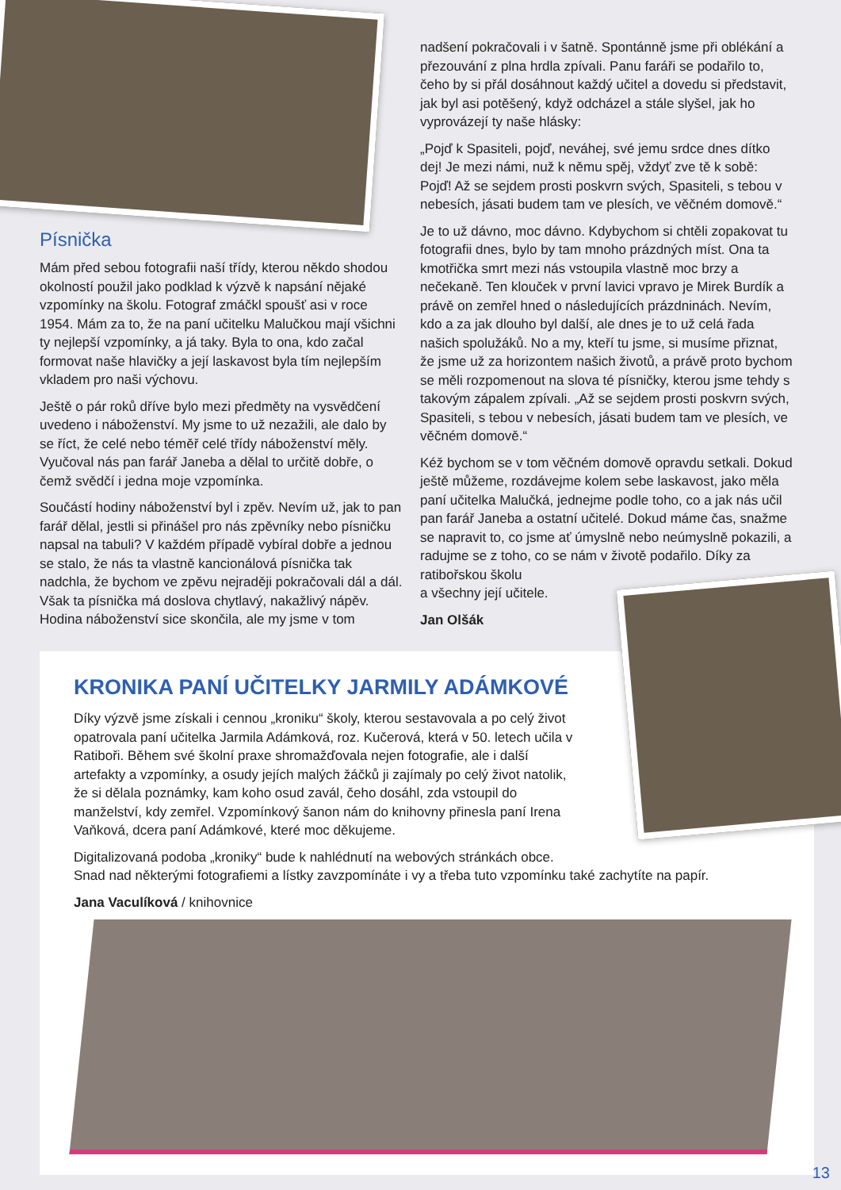Písnička
Mám před sebou fotografii naší třídy, kterou někdo shodou okolností použil jako podklad k výzvě k napsání nějaké vzpomínky na školu. Fotograf zmáčkl spoušť asi v roce 1954. Mám za to, že na paní učitelku Malučkou mají všichni ty nejlepší vzpomínky, a já taky. Byla to ona, kdo začal formovat naše hlavičky a její laskavost byla tím nejlepším vkladem pro naši výchovu.
Ještě o pár roků dříve bylo mezi předměty na vysvědčení uvedeno i náboženství. My jsme to už nezažili, ale dalo by se říct, že celé nebo téměř celé třídy náboženství měly. Vyučoval nás pan farář Janeba a dělal to určitě dobře, o čemž svědčí i jedna moje vzpomínka.
Součástí hodiny náboženství byl i zpěv. Nevím už, jak to pan farář dělal, jestli si přinášel pro nás zpěvníky nebo písničku napsal na tabuli? V každém případě vybíral dobře a jednou se stalo, že nás ta vlastně kancionálová písnička tak nadchla, že bychom ve zpěvu nejraději pokračovali dál a dál. Však ta písnička má doslova chytlavý, nakažlivý nápěv. Hodina náboženství sice skončila, ale my jsme v tom
nadšení pokračovali i v šatně. Spontánně jsme při oblékání a přezouvání z plna hrdla zpívali. Panu faráři se podařilo to, čeho by si přál dosáhnout každý učitel a dovedu si představit, jak byl asi potěšený, když odcházel a stále slyšel, jak ho vyprovázejí ty naše hlásky:
„Pojď k Spasiteli, pojď, neváhej, své jemu srdce dnes dítko dej! Je mezi námi, nuž k němu spěj, vždyť zve tě k sobě: Pojď! Až se sejdem prosti poskvrn svých, Spasiteli, s tebou v nebesích, jásati budem tam ve plesích, ve věčném domově.“
Je to už dávno, moc dávno. Kdybychom si chtěli zopakovat tu fotografii dnes, bylo by tam mnoho prázdných míst. Ona ta kmotřička smrt mezi nás vstoupila vlastně moc brzy a nečekaně. Ten klouček v první lavici vpravo je Mirek Burdík a právě on zemřel hned o následujících prázdninách. Nevím, kdo a za jak dlouho byl další, ale dnes je to už celá řada našich spolužáků. No a my, kteří tu jsme, si musíme přiznat, že jsme už za horizontem našich životů, a právě proto bychom se měli rozpomenout na slova té písničky, kterou jsme tehdy s takovým zápalem zpívali. „Až se sejdem prosti poskvrn svých, Spasiteli, s tebou v nebesích, jásati budem tam ve plesích, ve věčném domově.“
Kéž bychom se v tom věčném domově opravdu setkali. Dokud ještě můžeme, rozdávejme kolem sebe laskavost, jako měla paní učitelka Malučká, jednejme podle toho, co a jak nás učil pan farář Janeba a ostatní učitelé. Dokud máme čas, snažme se napravit to, co jsme ať úmyslně nebo neúmyslně pokazili, a radujme se z toho, co se nám v životě podařilo. Díky za ratibořskou školu
a všechny její učitele.
Jan Olšák
KRONIKA PANÍ UČITELKY JARMILY ADÁMKOVÉ
Díky výzvě jsme získali i cennou „kroniku“ školy, kterou sestavovala a po celý život opatrovala paní učitelka Jarmila Adámková, roz. Kučerová, která v 50. letech učila v Ratiboři. Během své školní praxe shromažďovala nejen fotografie, ale i další artefakty a vzpomínky, a osudy jejích malých žáčků ji zajímaly po celý život natolik, že si dělala poznámky, kam koho osud zavál, čeho dosáhl, zda vstoupil do manželství, kdy zemřel. Vzpomínkový šanon nám do knihovny přinesla paní Irena Vaňková, dcera paní Adámkové, které moc děkujeme.
Digitalizovaná podoba „kroniky“ bude k nahlédnutí na webových stránkách obce.
Snad nad některými fotografiemi a lístky zavzpomínáte i vy a třeba tuto vzpomínku také zachytíte na papír.
Jana Vaculíková / knihovnice
13